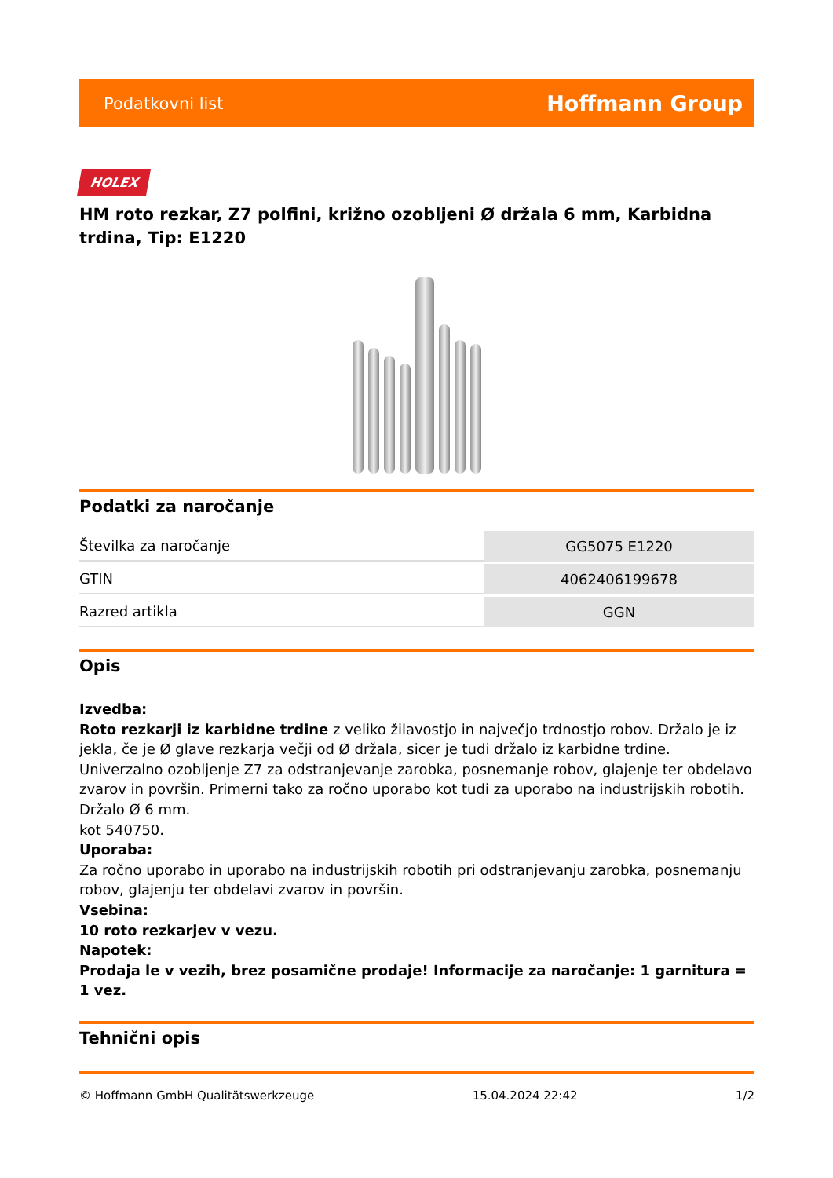Podatkovni list Hoffmann Group
HOLEX
HM roto rezkar, Z7 polfini, križno ozobljeni Ø držala 6 mm, Karbidna trdina, Tip: E1220
Podatki za naročanje
| Številka za naročanje | GG5075 E1220 |
| GTIN | 4062406199678 |
| Razred artikla | GGN |
Opis
Izvedba:
Roto rezkarji iz karbidne trdine z veliko žilavostjo in največjo trdnostjo robov. Držalo je iz jekla, če je Ø glave rezkarja večji od Ø držala, sicer je tudi držalo iz karbidne trdine. Univerzalno ozobljenje Z7 za odstranjevanje zarobka, posnemanje robov, glajenje ter obdelavo zvarov in površin. Primerni tako za ročno uporabo kot tudi za uporabo na industrijskih robotih.
Držalo Ø 6 mm.
kot 540750.
Uporaba:
Za ročno uporabo in uporabo na industrijskih robotih pri odstranjevanju zarobka, posnemanju robov, glajenju ter obdelavi zvarov in površin.
Vsebina:
10 roto rezkarjev v vezu.
Napotek:
Prodaja le v vezih, brez posamične prodaje! Informacije za naročanje: 1 garnitura = 1 vez.
Tehnični opis
© Hoffmann GmbH Qualitätswerkzeuge 15.04.2024 22:42 1/2